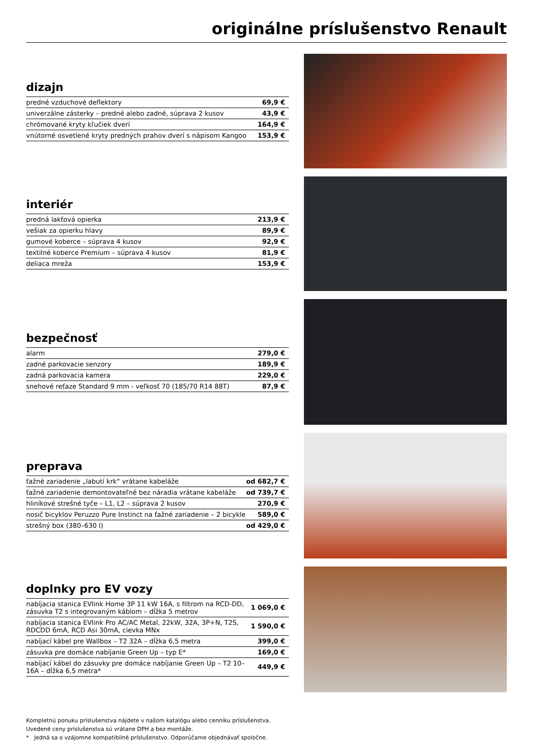originálne príslušenstvo Renault
dizajn
| predné vzduchové deflektory | 69,9 € |
| univerzálne zásterky – predné alebo zadné, súprava 2 kusov | 43,9 € |
| chrómované kryty kľučiek dverí | 164,9 € |
| vnútorné osvetlené kryty predných prahov dverí s nápisom Kangoo | 153,9 € |
interiér
| predná lakťová opierka | 213,9 € |
| vešiak za opierku hlavy | 89,9 € |
| gumové koberce – súprava 4 kusov | 92,9 € |
| textilné koberce Premium – súprava 4 kusov | 81,9 € |
| deliaca mreža | 153,9 € |
bezpečnosť
| alarm | 279,0 € |
| zadné parkovacie senzory | 189,9 € |
| zadná parkovacia kamera | 229,0 € |
| snehové reťaze Standard 9 mm - veľkosť 70 (185/70 R14 88T) | 87,9 € |
preprava
| ťažné zariadenie „labutí krk“ vrátane kabeláže | od 682,7 € |
| ťažné zariadenie demontovateľné bez náradia vrátane kabeláže | od 739,7 € |
| hliníkové strešné tyče – L1, L2 – súprava 2 kusov | 270,9 € |
| nosič bicyklov Peruzzo Pure Instinct na ťažné zariadenie – 2 bicykle | 589,0 € |
| strešný box (380–630 l) | od 429,0 € |
doplnky pro EV vozy
| nabíjacia stanica EVlink Home 3P 11 kW 16A, s filtrom na RCD-DD, zásuvka T2 s integrovaným káblom – dĺžka 5 metrov | 1 069,0 € |
| nabíjacia stanica EVlink Pro AC/AC Metal, 22kW, 32A, 3P+N, T2S, RDCDD 6mA, RCD Asi 30mA, cievka MNx | 1 590,0 € |
| nabíjací kábel pre Wallbox – T2 32A – dĺžka 6,5 metra | 399,0 € |
| zásuvka pre domáce nabíjanie Green Up – typ E* | 169,0 € |
| nabíjací kábel do zásuvky pre domáce nabíjanie Green Up – T2 10–16A – dĺžka 6,5 metra* | 449,9 € |
Kompletnú ponuku príslušenstva nájdete v našom katalógu alebo cenníku príslušenstva.
Uvedené ceny príslušenstva sú vrátane DPH a bez montáže.
* Jedná sa o vzájomne kompatibilné príslušenstvo. Odporúčame objednávať spoločne.